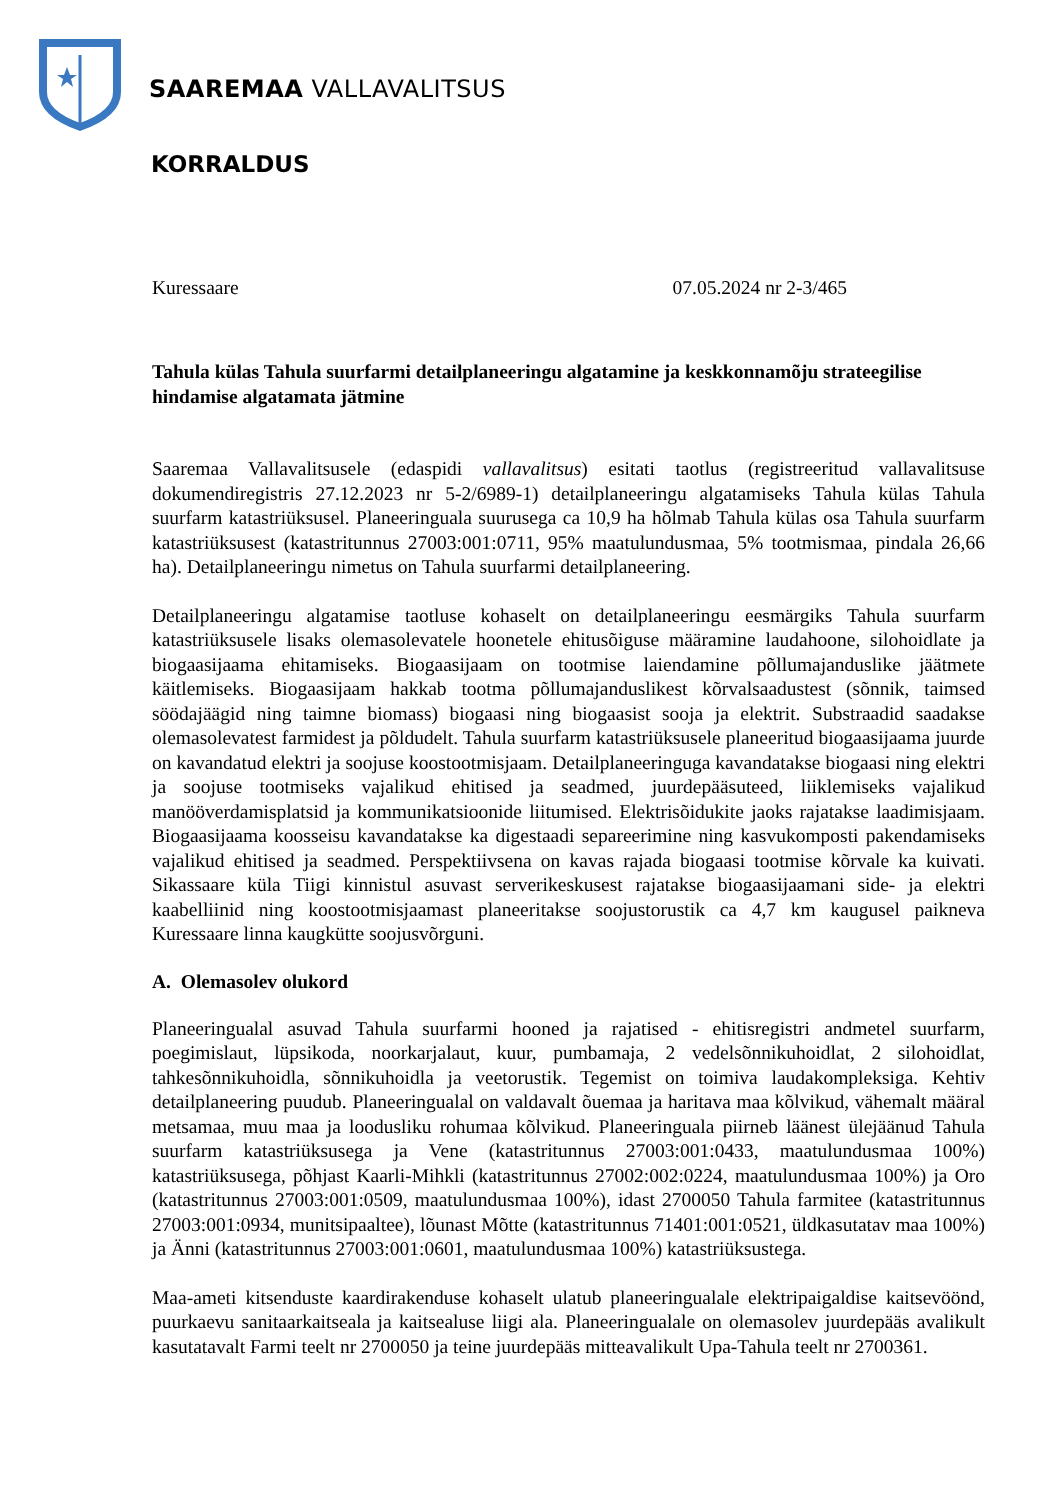SAAREMAA VALLAVALITSUS
KORRALDUS
Kuressaare 07.05.2024 nr 2-3/465
Tahula külas Tahula suurfarmi detailplaneeringu algatamine ja keskkonnamõju strateegilise hindamise algatamata jätmine
Saaremaa Vallavalitsusele (edaspidi vallavalitsus) esitati taotlus (registreeritud vallavalitsuse dokumendiregistris 27.12.2023 nr 5-2/6989-1) detailplaneeringu algatamiseks Tahula külas Tahula suurfarm katastriüksusel. Planeeringuala suurusega ca 10,9 ha hõlmab Tahula külas osa Tahula suurfarm katastriüksusest (katastritunnus 27003:001:0711, 95% maatulundusmaa, 5% tootmismaa, pindala 26,66 ha). Detailplaneeringu nimetus on Tahula suurfarmi detailplaneering.
Detailplaneeringu algatamise taotluse kohaselt on detailplaneeringu eesmärgiks Tahula suurfarm katastriüksusele lisaks olemasolevatele hoonetele ehitusõiguse määramine laudahoone, silohoidlate ja biogaasijaama ehitamiseks. Biogaasijaam on tootmise laiendamine põllumajanduslike jäätmete käitlemiseks. Biogaasijaam hakkab tootma põllumajanduslikest kõrvalsaadustest (sõnnik, taimsed söödajäägid ning taimne biomass) biogaasi ning biogaasist sooja ja elektrit. Substraadid saadakse olemasolevatest farmidest ja põldudelt. Tahula suurfarm katastriüksusele planeeritud biogaasijaama juurde on kavandatud elektri ja soojuse koostootmisjaam. Detailplaneeringuga kavandatakse biogaasi ning elektri ja soojuse tootmiseks vajalikud ehitised ja seadmed, juurdepääsuteed, liiklemiseks vajalikud manööverdamisplatsid ja kommunikatsioonide liitumised. Elektrisõidukite jaoks rajatakse laadimisjaam. Biogaasijaama koosseisu kavandatakse ka digestaadi separeerimine ning kasvukomposti pakendamiseks vajalikud ehitised ja seadmed. Perspektiivsena on kavas rajada biogaasi tootmise kõrvale ka kuivati. Sikassaare küla Tiigi kinnistul asuvast serverikeskusest rajatakse biogaasijaamani side- ja elektri kaabelliinid ning koostootmisjaamast planeeritakse soojustorustik ca 4,7 km kaugusel paikneva Kuressaare linna kaugkütte soojusvõrguni.
A. Olemasolev olukord
Planeeringualal asuvad Tahula suurfarmi hooned ja rajatised - ehitisregistri andmetel suurfarm, poegimislaut, lüpsikoda, noorkarjalaut, kuur, pumbamaja, 2 vedelsõnnikuhoidlat, 2 silohoidlat, tahkesõnnikuhoidla, sõnnikuhoidla ja veetorustik. Tegemist on toimiva laudakompleksiga. Kehtiv detailplaneering puudub. Planeeringualal on valdavalt õuemaa ja haritava maa kõlvikud, vähemalt määral metsamaa, muu maa ja loodusliku rohumaa kõlvikud. Planeeringuala piirneb läänest ülejäänud Tahula suurfarm katastriüksusega ja Vene (katastritunnus 27003:001:0433, maatulundusmaa 100%) katastriüksusega, põhjast Kaarli-Mihkli (katastritunnus 27002:002:0224, maatulundusmaa 100%) ja Oro (katastritunnus 27003:001:0509, maatulundusmaa 100%), idast 2700050 Tahula farmitee (katastritunnus 27003:001:0934, munitsipaaltee), lõunast Mõtte (katastritunnus 71401:001:0521, üldkasutatav maa 100%) ja Änni (katastritunnus 27003:001:0601, maatulundusmaa 100%) katastriüksustega.
Maa-ameti kitsenduste kaardirakenduse kohaselt ulatub planeeringualale elektripaigaldise kaitsevöönd, puurkaevu sanitaarkaitseala ja kaitsealuse liigi ala. Planeeringualale on olemasolev juurdepääs avalikult kasutatavalt Farmi teelt nr 2700050 ja teine juurdepääs mitteavalikult Upa-Tahula teelt nr 2700361.